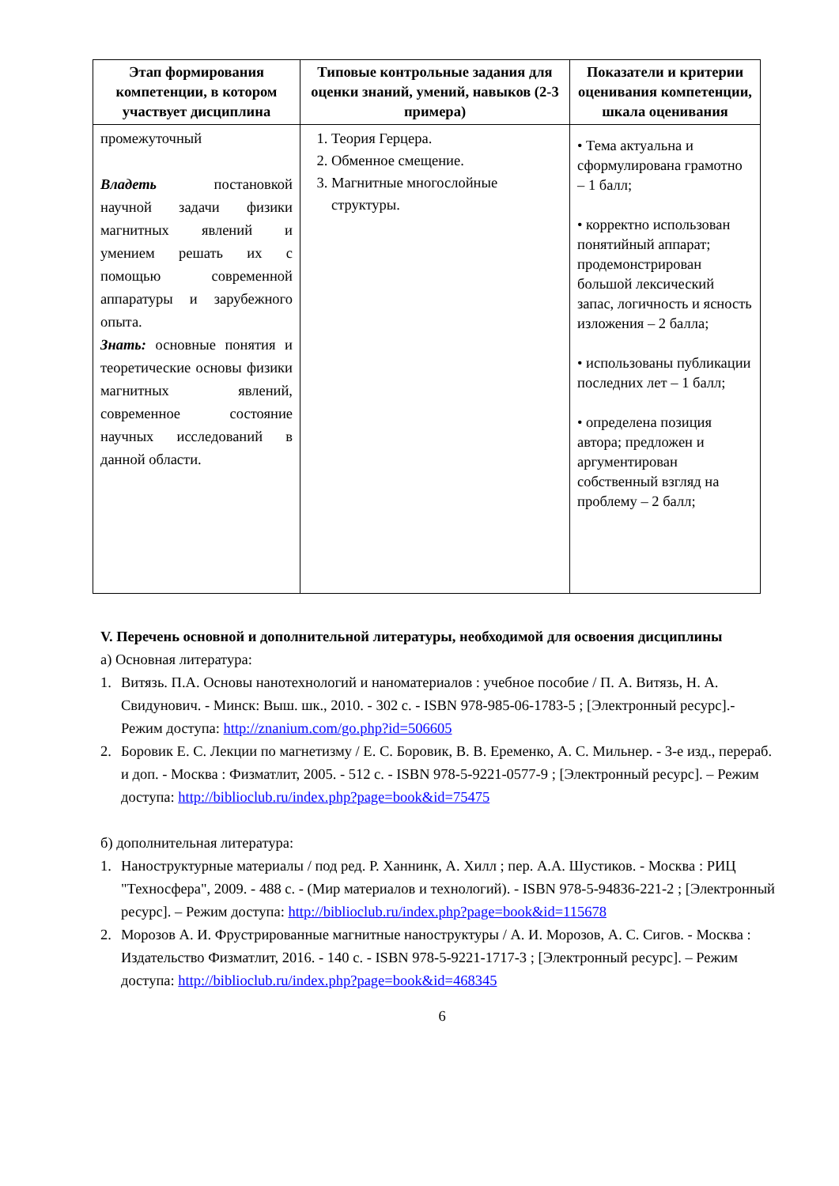| Этап формирования компетенции, в котором участвует дисциплина | Типовые контрольные задания для оценки знаний, умений, навыков (2-3 примера) | Показатели и критерии оценивания компетенции, шкала оценивания |
| --- | --- | --- |
| промежуточный Владеть постановкой научной задачи физики магнитных явлений и умением решать их с помощью современной аппаратуры и зарубежного опыта. Знать: основные понятия и теоретические основы физики магнитных явлений, современное состояние научных исследований в данной области. | 1. Теория Герцера. 2. Обменное смещение. 3. Магнитные многослойные структуры. | • Тема актуальна и сформулирована грамотно – 1 балл; • корректно использован понятийный аппарат; продемонстрирован большой лексический запас, логичность и ясность изложения – 2 балла; • использованы публикации последних лет – 1 балл; • определена позиция автора; предложен и аргументирован собственный взгляд на проблему – 2 балл; |
V. Перечень основной и дополнительной литературы, необходимой для освоения дисциплины
а) Основная литература:
1. Витязь. П.А. Основы нанотехнологий и наноматериалов : учебное пособие / П. А. Витязь, Н. А. Свидунович. - Минск: Выш. шк., 2010. - 302 с. - ISBN 978-985-06-1783-5 ; [Электронный ресурс].- Режим доступа: http://znanium.com/go.php?id=506605
2. Боровик Е. С. Лекции по магнетизму / Е. С. Боровик, В. В. Еременко, А. С. Мильнер. - 3-е изд., перераб. и доп. - Москва : Физматлит, 2005. - 512 с. - ISBN 978-5-9221-0577-9 ; [Электронный ресурс]. – Режим доступа: http://biblioclub.ru/index.php?page=book&id=75475
б) дополнительная литература:
1. Наноструктурные материалы / под ред. Р. Ханнинк, А. Хилл ; пер. А.А. Шустиков. - Москва : РИЦ "Техносфера", 2009. - 488 с. - (Мир материалов и технологий). - ISBN 978-5-94836-221-2 ; [Электронный ресурс]. – Режим доступа: http://biblioclub.ru/index.php?page=book&id=115678
2. Морозов А. И. Фрустрированные магнитные наноструктуры / А. И. Морозов, А. С. Сигов. - Москва : Издательство Физматлит, 2016. - 140 с. - ISBN 978-5-9221-1717-3 ; [Электронный ресурс]. – Режим доступа: http://biblioclub.ru/index.php?page=book&id=468345
6